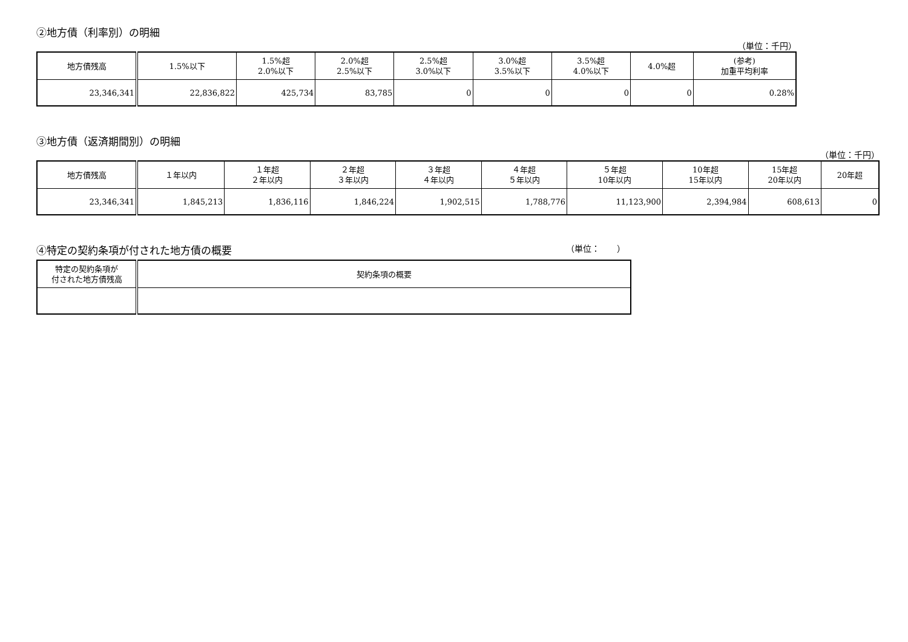②地方債（利率別）の明細
（単位：千円）
| 地方債残高 | 1.5%以下 | 1.5%超 2.0%以下 | 2.0%超 2.5%以下 | 2.5%超 3.0%以下 | 3.0%超 3.5%以下 | 3.5%超 4.0%以下 | 4.0%超 | (参考) 加重平均利率 |
| --- | --- | --- | --- | --- | --- | --- | --- | --- |
| 23,346,341 | 22,836,822 | 425,734 | 83,785 | 0 | 0 | 0 | 0 | 0.28% |
③地方債（返済期間別）の明細
（単位：千円）
| 地方債残高 | １年以内 | １年超 ２年以内 | ２年超 ３年以内 | ３年超 ４年以内 | ４年超 ５年以内 | ５年超 10年以内 | 10年超 15年以内 | 15年超 20年以内 | 20年超 |
| --- | --- | --- | --- | --- | --- | --- | --- | --- | --- |
| 23,346,341 | 1,845,213 | 1,836,116 | 1,846,224 | 1,902,515 | 1,788,776 | 11,123,900 | 2,394,984 | 608,613 | 0 |
④特定の契約条項が付された地方債の概要
（単位：　　）
| 特定の契約条項が 付された地方債残高 | 契約条項の概要 |
| --- | --- |